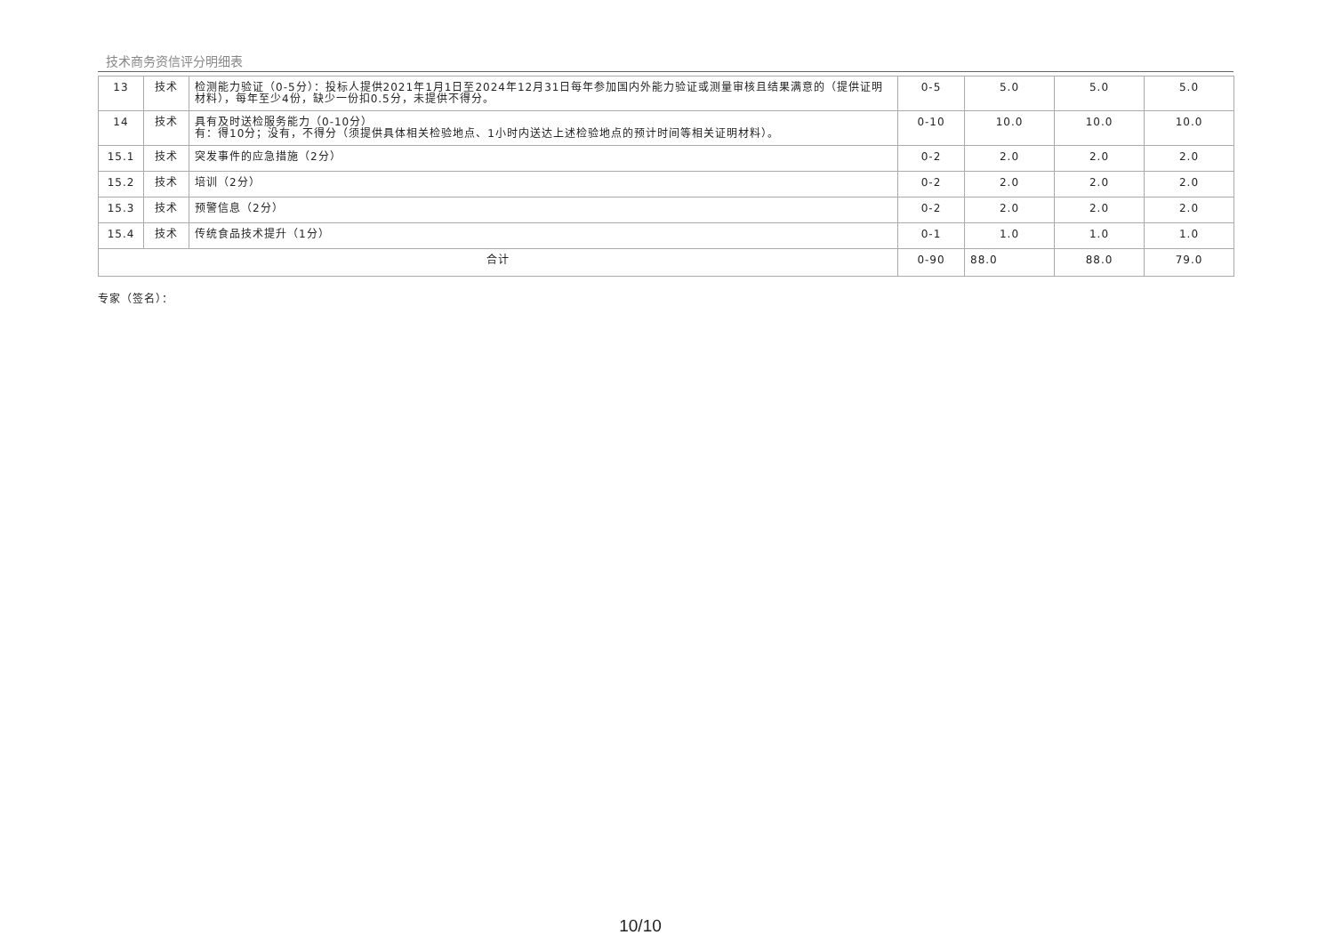技术商务资信评分明细表
| 13 | 技术 | 检测能力验证（0-5分）：投标人提供2021年1月1日至2024年12月31日每年参加国内外能力验证或测量审核且结果满意的（提供证明材料），每年至少4份，缺少一份扣0.5分，未提供不得分。 | 0-5 | 5.0 | 5.0 | 5.0 |
| 14 | 技术 | 具有及时送检服务能力（0-10分） 有：得10分；没有，不得分（须提供具体相关检验地点、1小时内送达上述检验地点的预计时间等相关证明材料）。 | 0-10 | 10.0 | 10.0 | 10.0 |
| 15.1 | 技术 | 突发事件的应急措施（2分） | 0-2 | 2.0 | 2.0 | 2.0 |
| 15.2 | 技术 | 培训（2分） | 0-2 | 2.0 | 2.0 | 2.0 |
| 15.3 | 技术 | 预警信息（2分） | 0-2 | 2.0 | 2.0 | 2.0 |
| 15.4 | 技术 | 传统食品技术提升（1分） | 0-1 | 1.0 | 1.0 | 1.0 |
| 合计 | | | 0-90 | 88.0 | 88.0 | 79.0 |
专家（签名）：
10/10